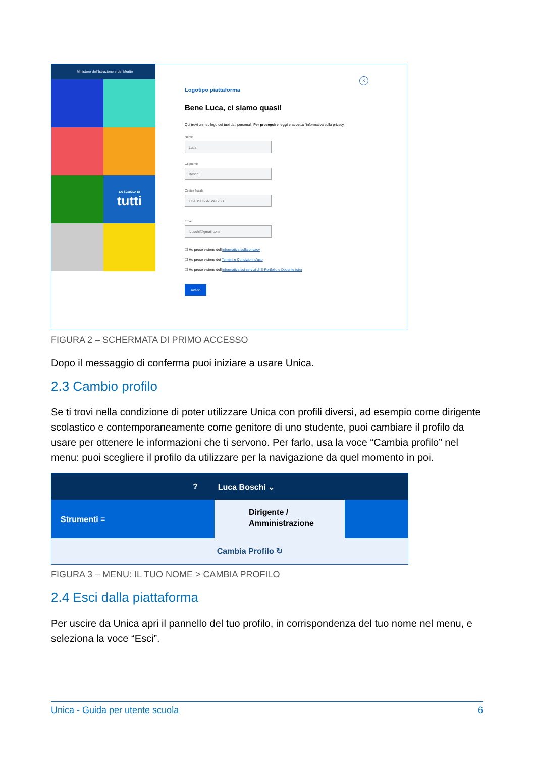Ministero dell'Istruzione e del Merito
LA SCUOLA DI
tutti
×
Logotipo piattaforma
Bene Luca, ci siamo quasi!
Qui trovi un riepilogo dei tuoi dati personali. Per proseguire leggi e accetta l'informativa sulla privacy.
Nome
Luca
Cognome
Boschi
Codice fiscale
LCABSC65A12A123B
Email
lboschi@gmail.com
☐ Ho preso visione dell'informativa sulla privacy
☐ Ho preso visione dei Termini e Condizioni d'uso
☐ Ho preso visione dell'informativa sui servizi di E-Portfolio e Docente tutor
Avanti
FIGURA 2 – SCHERMATA DI PRIMO ACCESSO
Dopo il messaggio di conferma puoi iniziare a usare Unica.
2.3 Cambio profilo
Se ti trovi nella condizione di poter utilizzare Unica con profili diversi, ad esempio come dirigente scolastico e contemporaneamente come genitore di uno studente, puoi cambiare il profilo da usare per ottenere le informazioni che ti servono. Per farlo, usa la voce “Cambia profilo” nel menu: puoi scegliere il profilo da utilizzare per la navigazione da quel momento in poi.
? Luca Boschi ⌄
Strumenti ≡
Dirigente /
Amministrazione
Cambia Profilo ↻
FIGURA 3 – MENU: IL TUO NOME > CAMBIA PROFILO
2.4 Esci dalla piattaforma
Per uscire da Unica apri il pannello del tuo profilo, in corrispondenza del tuo nome nel menu, e seleziona la voce “Esci”.
Unica - Guida per utente scuola 6